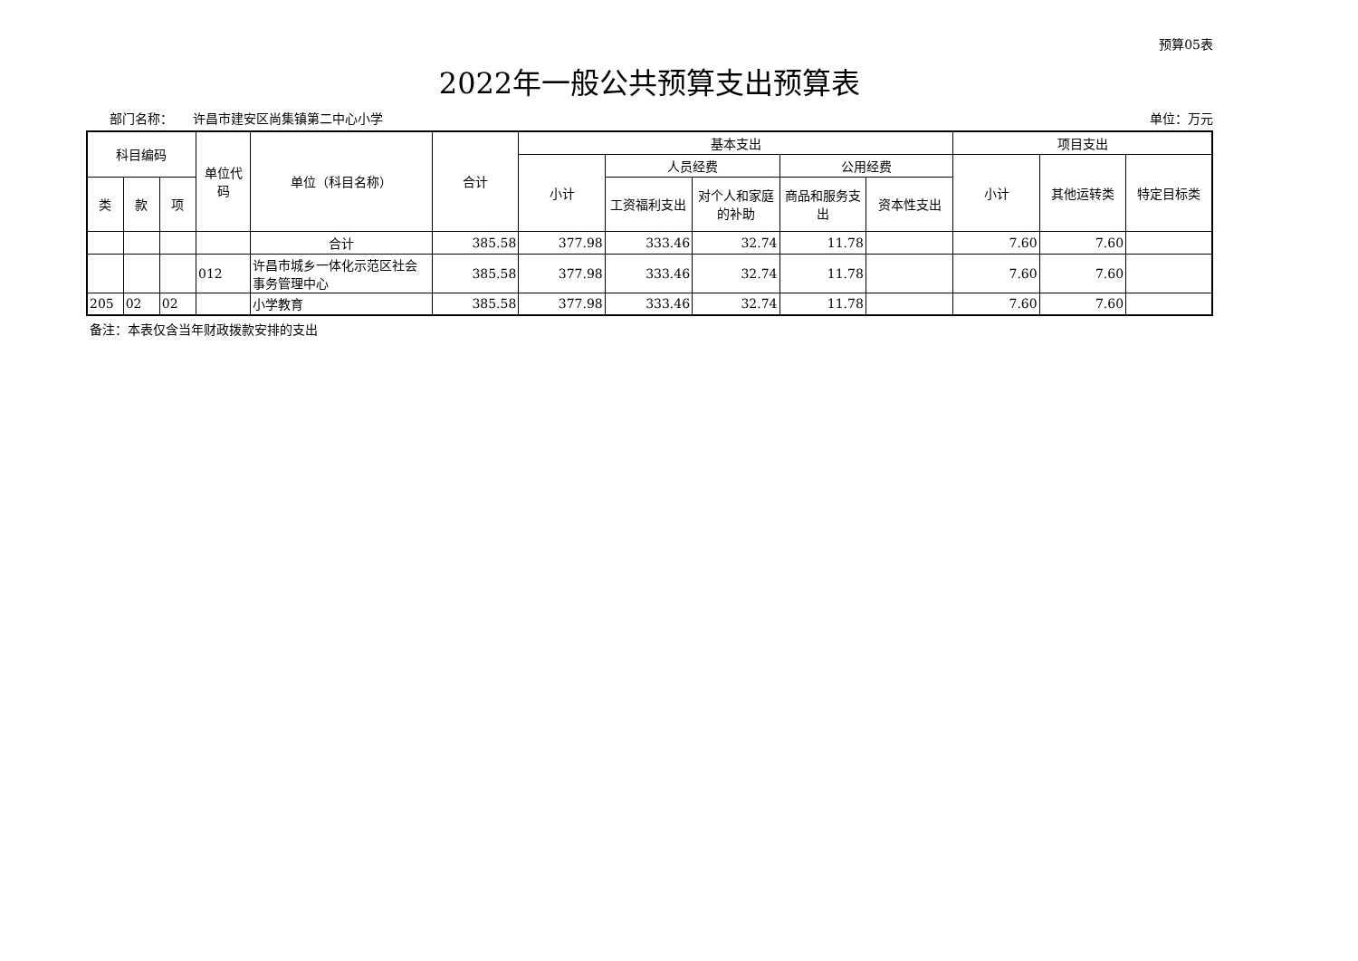预算05表
2022年一般公共预算支出预算表
部门名称： 许昌市建安区尚集镇第二中心小学 单位：万元
| 科目编码 | | | 单位代码 | 单位（科目名称） | 合计 | 基本支出 | | | | | 项目支出 | | |
| --- | --- | --- | --- | --- | --- | --- | --- | --- | --- | --- | --- | --- | --- |
| | | | | | | 小计 | 人员经费 | | 公用经费 | | 小计 | 其他运转类 | 特定目标类 |
| 类 | 款 | 项 | | | | | 工资福利支出 | 对个人和家庭的补助 | 商品和服务支出 | 资本性支出 | | | |
| | | | | 合计 | 385.58 | 377.98 | 333.46 | 32.74 | 11.78 | | 7.60 | 7.60 | |
| | | | 012 | 许昌市城乡一体化示范区社会事务管理中心 | 385.58 | 377.98 | 333.46 | 32.74 | 11.78 | | 7.60 | 7.60 | |
| 205 | 02 | 02 | | 小学教育 | 385.58 | 377.98 | 333.46 | 32.74 | 11.78 | | 7.60 | 7.60 | |
备注：本表仅含当年财政拨款安排的支出